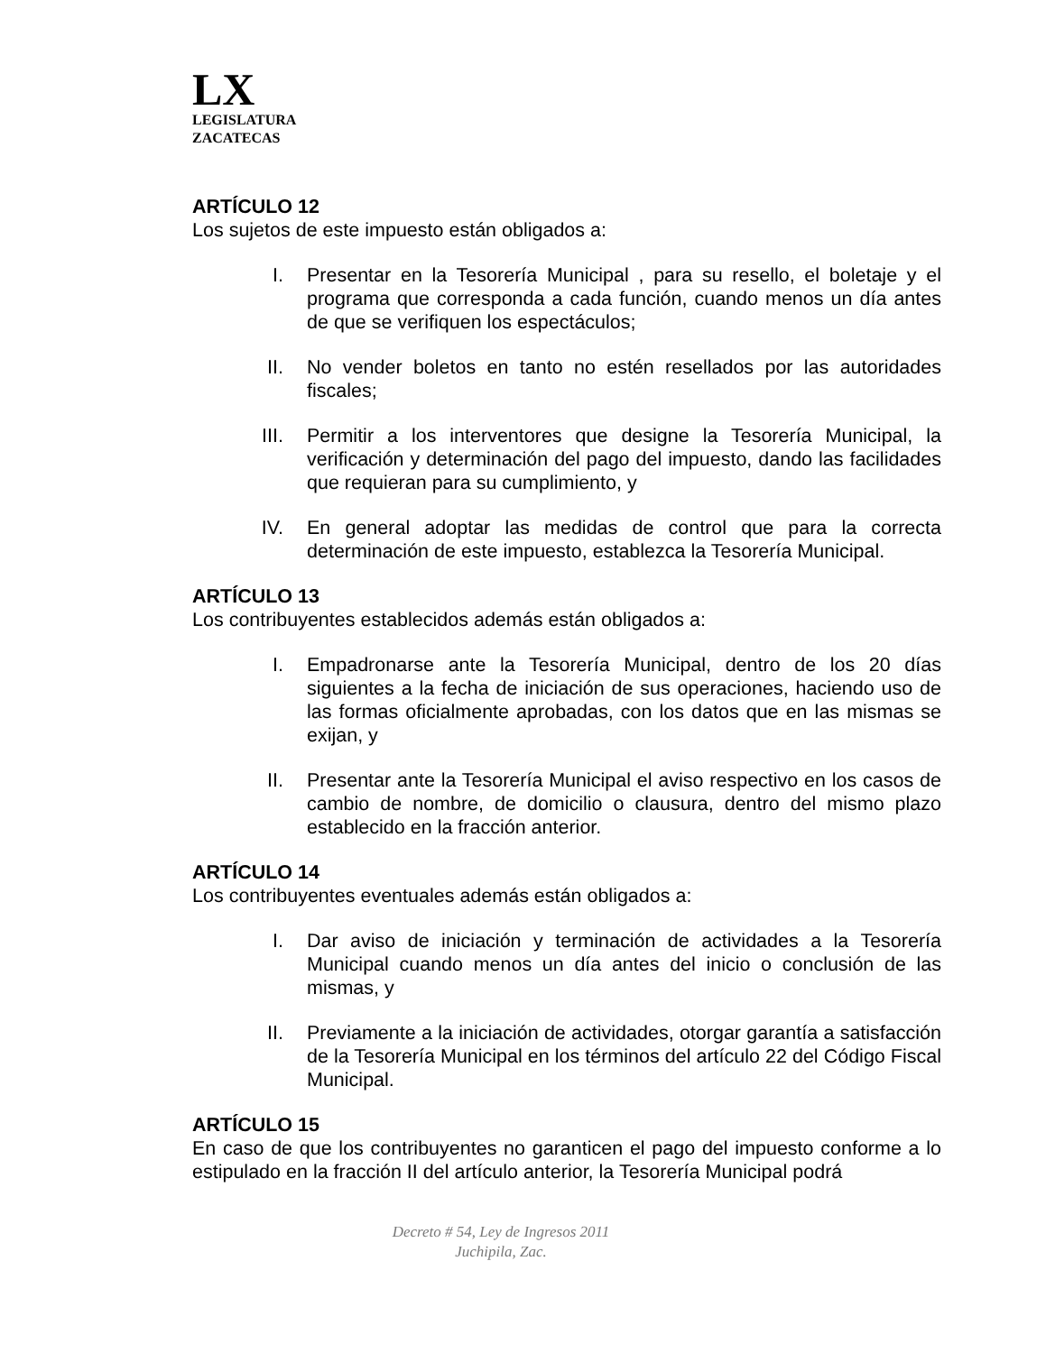LX
LEGISLATURA
ZACATECAS
ARTÍCULO 12
Los sujetos de este impuesto están obligados a:
I. Presentar en la Tesorería Municipal , para su resello, el boletaje y el programa que corresponda a cada función, cuando menos un día antes de que se verifiquen los espectáculos;
II. No vender boletos en tanto no estén resellados por las autoridades fiscales;
III. Permitir a los interventores que designe la Tesorería Municipal, la verificación y determinación del pago del impuesto, dando las facilidades que requieran para su cumplimiento, y
IV. En general adoptar las medidas de control que para la correcta determinación de este impuesto, establezca la Tesorería Municipal.
ARTÍCULO 13
Los contribuyentes establecidos además están obligados a:
I. Empadronarse ante la Tesorería Municipal, dentro de los 20 días siguientes a la fecha de iniciación de sus operaciones, haciendo uso de las formas oficialmente aprobadas, con los datos que en las mismas se exijan, y
II. Presentar ante la Tesorería Municipal el aviso respectivo en los casos de cambio de nombre, de domicilio o clausura, dentro del mismo plazo establecido en la fracción anterior.
ARTÍCULO 14
Los contribuyentes eventuales además están obligados a:
I. Dar aviso de iniciación y terminación de actividades a la Tesorería Municipal cuando menos un día antes del inicio o conclusión de las mismas, y
II. Previamente a la iniciación de actividades, otorgar garantía a satisfacción de la Tesorería Municipal en los términos del artículo 22 del Código Fiscal Municipal.
ARTÍCULO 15
En caso de que los contribuyentes no garanticen el pago del impuesto conforme a lo estipulado en la fracción II del artículo anterior, la Tesorería Municipal podrá
Decreto # 54, Ley de Ingresos 2011
Juchipila, Zac.